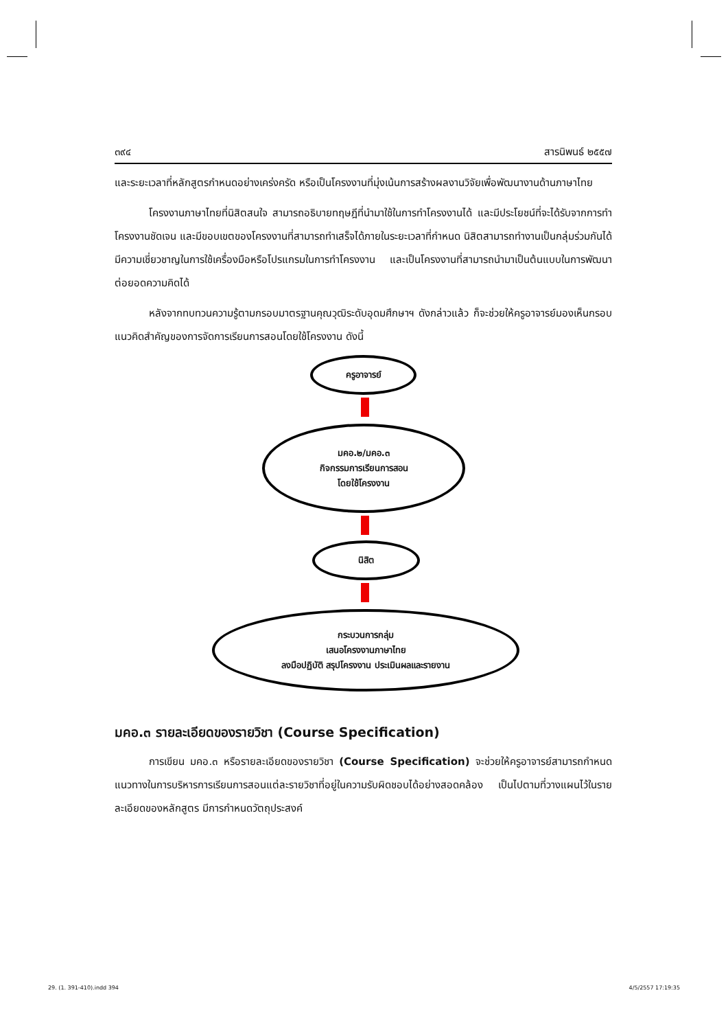๓๙๔ สารนิพนธ์ ๒๕๕๗
และระยะเวลาที่หลักสูตรกำหนดอย่างเคร่งครัด หรือเป็นโครงงานที่มุ่งเน้นการสร้างผลงานวิจัยเพื่อพัฒนางานด้านภาษาไทย
โครงงานภาษาไทยที่นิสิตสนใจ สามารถอธิบายทฤษฎีที่นำมาใช้ในการทำโครงงานได้ และมีประโยชน์ที่จะได้รับจากการทำโครงงานชัดเจน และมีขอบเขตของโครงงานที่สามารถทำเสร็จได้ภายในระยะเวลาที่กำหนด นิสิตสามารถทำงานเป็นกลุ่มร่วมกันได้ มีความเชี่ยวชาญในการใช้เครื่องมือหรือโปรแกรมในการทำโครงงาน และเป็นโครงงานที่สามารถนำมาเป็นต้นแบบในการพัฒนาต่อยอดความคิดได้
หลังจากทบทวนความรู้ตามกรอบมาตรฐานคุณวุฒิระดับอุดมศึกษาฯ ดังกล่าวแล้ว ก็จะช่วยให้ครูอาจารย์มองเห็นกรอบแนวคิดสำคัญของการจัดการเรียนการสอนโดยใช้โครงงาน ดังนี้
ครูอาจารย์
มคอ.๒/มคอ.๓
กิจกรรมการเรียนการสอน
โดยใช้โครงงาน
นิสิต
กระบวนการกลุ่ม
เสนอโครงงานภาษาไทย
ลงมือปฏิบัติ สรุปโครงงาน ประเมินผลและรายงาน
มคอ.๓ รายละเอียดของรายวิชา (Course Specification)
การเขียน มคอ.๓ หรือรายละเอียดของรายวิชา (Course Specification) จะช่วยให้ครูอาจารย์สามารถกำหนดแนวทางในการบริหารการเรียนการสอนแต่ละรายวิชาที่อยู่ในความรับผิดชอบได้อย่างสอดคล้อง เป็นไปตามที่วางแผนไว้ในรายละเอียดของหลักสูตร มีการกำหนดวัตถุประสงค์
29. (1. 391-410).indd 394 4/5/2557 17:19:35